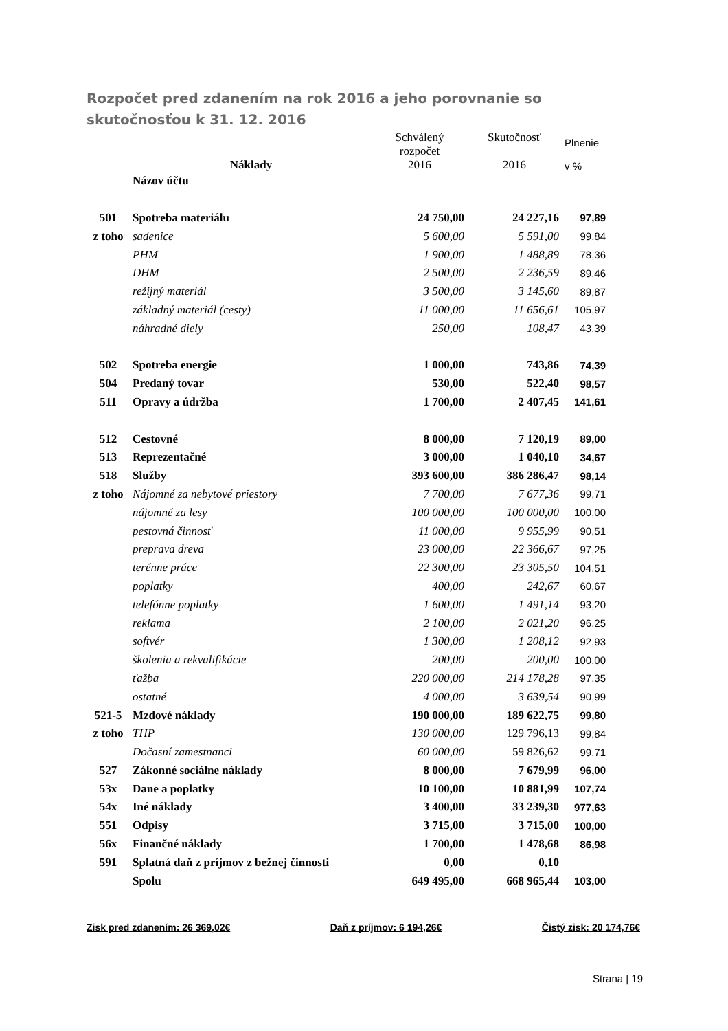Rozpočet pred zdanením na rok 2016 a jeho porovnanie so skutočnosťou k 31. 12. 2016
| | Náklady | Schválený rozpočet 2016 | Skutočnosť 2016 | Plnenie v % |
| --- | --- | --- | --- | --- |
| | Názov účtu | | | |
| 501 | Spotreba materiálu | 24 750,00 | 24 227,16 | 97,89 |
| z toho | sadenice | 5 600,00 | 5 591,00 | 99,84 |
| | PHM | 1 900,00 | 1 488,89 | 78,36 |
| | DHM | 2 500,00 | 2 236,59 | 89,46 |
| | režijný materiál | 3 500,00 | 3 145,60 | 89,87 |
| | základný materiál (cesty) | 11 000,00 | 11 656,61 | 105,97 |
| | náhradné diely | 250,00 | 108,47 | 43,39 |
| 502 | Spotreba energie | 1 000,00 | 743,86 | 74,39 |
| 504 | Predaný tovar | 530,00 | 522,40 | 98,57 |
| 511 | Opravy a údržba | 1 700,00 | 2 407,45 | 141,61 |
| 512 | Cestovné | 8 000,00 | 7 120,19 | 89,00 |
| 513 | Reprezentačné | 3 000,00 | 1 040,10 | 34,67 |
| 518 | Služby | 393 600,00 | 386 286,47 | 98,14 |
| z toho | Nájomné za nebytové priestory | 7 700,00 | 7 677,36 | 99,71 |
| | nájomné za lesy | 100 000,00 | 100 000,00 | 100,00 |
| | pestovná činnosť | 11 000,00 | 9 955,99 | 90,51 |
| | preprava dreva | 23 000,00 | 22 366,67 | 97,25 |
| | terénne práce | 22 300,00 | 23 305,50 | 104,51 |
| | poplatky | 400,00 | 242,67 | 60,67 |
| | telefónne poplatky | 1 600,00 | 1 491,14 | 93,20 |
| | reklama | 2 100,00 | 2 021,20 | 96,25 |
| | softvér | 1 300,00 | 1 208,12 | 92,93 |
| | školenia a rekvalifikácie | 200,00 | 200,00 | 100,00 |
| | ťažba | 220 000,00 | 214 178,28 | 97,35 |
| | ostatné | 4 000,00 | 3 639,54 | 90,99 |
| 521-5 | Mzdové náklady | 190 000,00 | 189 622,75 | 99,80 |
| z toho | THP | 130 000,00 | 129 796,13 | 99,84 |
| | Dočasní zamestnanci | 60 000,00 | 59 826,62 | 99,71 |
| 527 | Zákonné sociálne náklady | 8 000,00 | 7 679,99 | 96,00 |
| 53x | Dane a poplatky | 10 100,00 | 10 881,99 | 107,74 |
| 54x | Iné náklady | 3 400,00 | 33 239,30 | 977,63 |
| 551 | Odpisy | 3 715,00 | 3 715,00 | 100,00 |
| 56x | Finančné náklady | 1 700,00 | 1 478,68 | 86,98 |
| 591 | Splatná daň z príjmov z bežnej činnosti | 0,00 | 0,10 | |
| | Spolu | 649 495,00 | 668 965,44 | 103,00 |
Zisk pred zdanením: 26 369,02€ Daň z príjmov: 6 194,26€ Čistý zisk: 20 174,76€
Strana | 19